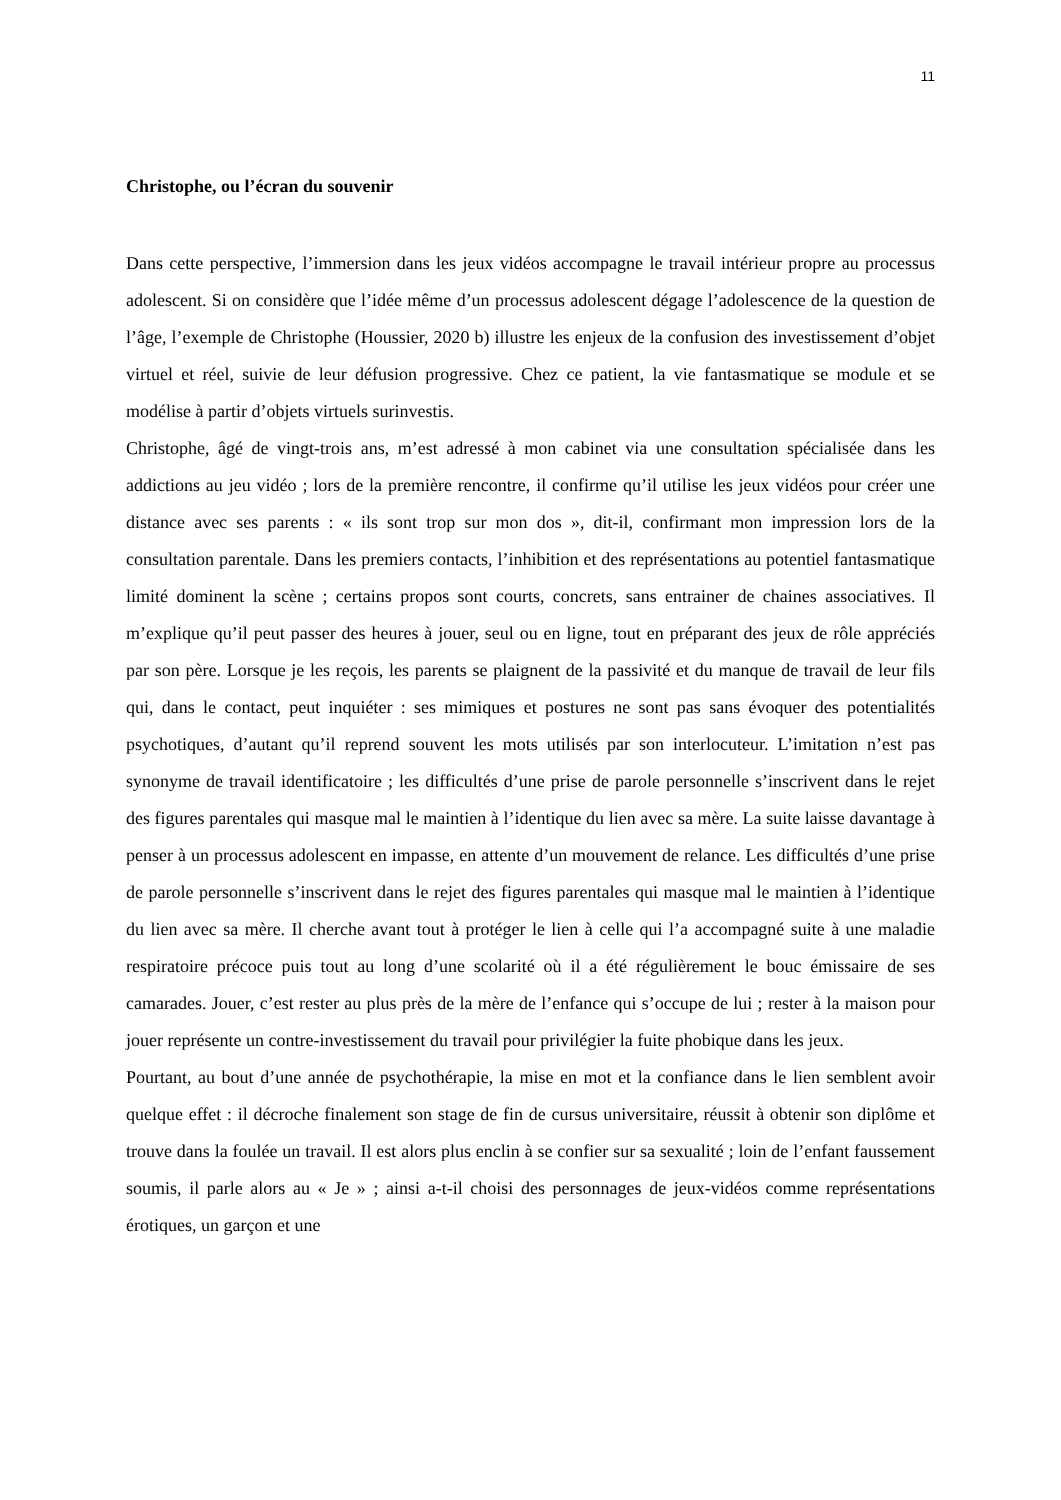11
Christophe, ou l’écran du souvenir
Dans cette perspective, l’immersion dans les jeux vidéos accompagne le travail intérieur propre au processus adolescent. Si on considère que l’idée même d’un processus adolescent dégage l’adolescence de la question de l’âge, l’exemple de Christophe (Houssier, 2020 b) illustre les enjeux de la confusion des investissement d’objet virtuel et réel, suivie de leur défusion progressive. Chez ce patient, la vie fantasmatique se module et se modélise à partir d’objets virtuels surinvestis.
Christophe, âgé de vingt-trois ans, m’est adressé à mon cabinet via une consultation spécialisée dans les addictions au jeu vidéo ; lors de la première rencontre, il confirme qu’il utilise les jeux vidéos pour créer une distance avec ses parents : « ils sont trop sur mon dos », dit-il, confirmant mon impression lors de la consultation parentale. Dans les premiers contacts, l’inhibition et des représentations au potentiel fantasmatique limité dominent la scène ; certains propos sont courts, concrets, sans entrainer de chaines associatives. Il m’explique qu’il peut passer des heures à jouer, seul ou en ligne, tout en préparant des jeux de rôle appréciés par son père. Lorsque je les reçois, les parents se plaignent de la passivité et du manque de travail de leur fils qui, dans le contact, peut inquiéter : ses mimiques et postures ne sont pas sans évoquer des potentialités psychotiques, d’autant qu’il reprend souvent les mots utilisés par son interlocuteur. L’imitation n’est pas synonyme de travail identificatoire ; les difficultés d’une prise de parole personnelle s’inscrivent dans le rejet des figures parentales qui masque mal le maintien à l’identique du lien avec sa mère. La suite laisse davantage à penser à un processus adolescent en impasse, en attente d’un mouvement de relance. Les difficultés d’une prise de parole personnelle s’inscrivent dans le rejet des figures parentales qui masque mal le maintien à l’identique du lien avec sa mère. Il cherche avant tout à protéger le lien à celle qui l’a accompagné suite à une maladie respiratoire précoce puis tout au long d’une scolarité où il a été régulièrement le bouc émissaire de ses camarades. Jouer, c’est rester au plus près de la mère de l’enfance qui s’occupe de lui ; rester à la maison pour jouer représente un contre-investissement du travail pour privilégier la fuite phobique dans les jeux.
Pourtant, au bout d’une année de psychothérapie, la mise en mot et la confiance dans le lien semblent avoir quelque effet : il décroche finalement son stage de fin de cursus universitaire, réussit à obtenir son diplôme et trouve dans la foulée un travail. Il est alors plus enclin à se confier sur sa sexualité ; loin de l’enfant faussement soumis, il parle alors au « Je » ; ainsi a-t-il choisi des personnages de jeux-vidéos comme représentations érotiques, un garçon et une